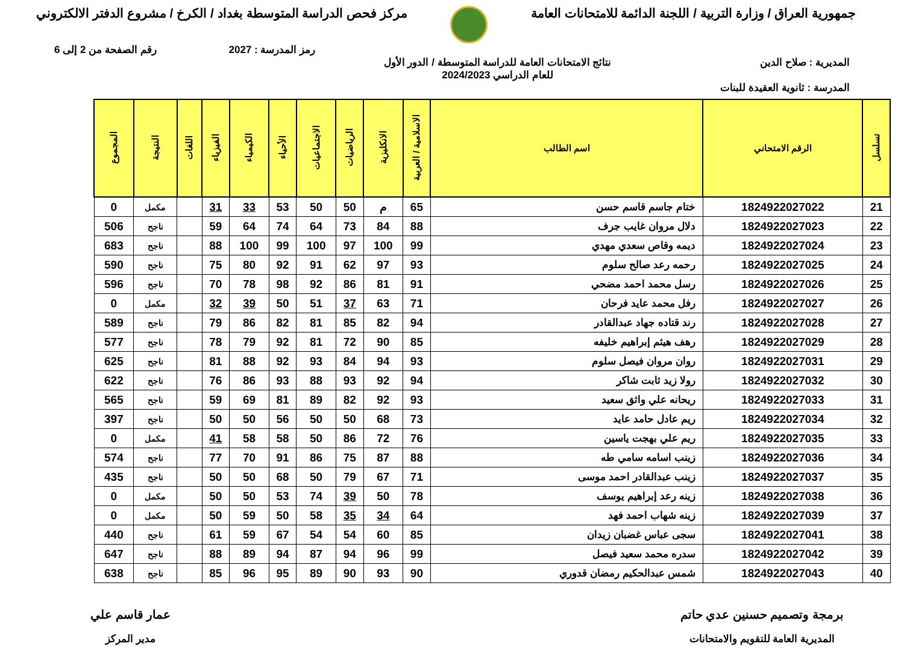جمهورية العراق / وزارة التربية / اللجنة الدائمة للامتحانات العامة
مركز فحص الدراسة المتوسطة بغداد / الكرخ / مشروع الدفتر الالكتروني
رمز المدرسة : 2027 رقم الصفحة من 2 إلى 6
المديرية : صلاح الدين نتائج الامتحانات العامة للدراسة المتوسطة / الدور الأول
للعام الدراسي 2024/2023
المدرسة : ثانوية العقيدة للبنات
| تسلسل | الرقم الامتحاني | اسم الطالب | الاسلامية / العربية | الانكليزية | الرياضيات | الاجتماعيات | الأحياء | الكيمياء | الفيزياء | اللغات | النتيجة | المجموع |
| --- | --- | --- | --- | --- | --- | --- | --- | --- | --- | --- | --- | --- |
| 21 | 1824922027022 | ختام جاسم قاسم حسن | 65 | م | 50 | 50 | 53 | 33 | 31 | | مكمل | 0 |
| 22 | 1824922027023 | دلال مروان غايب جرف | 88 | 84 | 73 | 64 | 74 | 64 | 59 | | ناجح | 506 |
| 23 | 1824922027024 | ديمه وقاص سعدي مهدي | 99 | 100 | 97 | 100 | 99 | 100 | 88 | | ناجح | 683 |
| 24 | 1824922027025 | رحمه رعد صالح سلوم | 93 | 97 | 62 | 91 | 92 | 80 | 75 | | ناجح | 590 |
| 25 | 1824922027026 | رسل محمد احمد مضحي | 91 | 81 | 86 | 92 | 98 | 78 | 70 | | ناجح | 596 |
| 26 | 1824922027027 | رفل محمد عايد فرحان | 71 | 63 | 37 | 51 | 50 | 39 | 32 | | مكمل | 0 |
| 27 | 1824922027028 | رند قتاده جهاد عبدالقادر | 94 | 82 | 85 | 81 | 82 | 86 | 79 | | ناجح | 589 |
| 28 | 1824922027029 | رهف هيثم إبراهيم خليفه | 85 | 90 | 72 | 81 | 92 | 79 | 78 | | ناجح | 577 |
| 29 | 1824922027031 | روان مروان فيصل سلوم | 93 | 94 | 84 | 93 | 92 | 88 | 81 | | ناجح | 625 |
| 30 | 1824922027032 | رولا زيد ثابت شاكر | 94 | 92 | 93 | 88 | 93 | 86 | 76 | | ناجح | 622 |
| 31 | 1824922027033 | ريحانه علي واثق سعيد | 93 | 92 | 82 | 89 | 81 | 69 | 59 | | ناجح | 565 |
| 32 | 1824922027034 | ريم عادل حامد عايد | 73 | 68 | 50 | 50 | 56 | 50 | 50 | | ناجح | 397 |
| 33 | 1824922027035 | ريم علي بهجت ياسين | 76 | 72 | 86 | 50 | 58 | 58 | 41 | | مكمل | 0 |
| 34 | 1824922027036 | زينب اسامه سامي طه | 88 | 87 | 75 | 86 | 91 | 70 | 77 | | ناجح | 574 |
| 35 | 1824922027037 | زينب عبدالقادر احمد موسى | 71 | 67 | 79 | 50 | 68 | 50 | 50 | | ناجح | 435 |
| 36 | 1824922027038 | زينه رعد إبراهيم يوسف | 78 | 50 | 39 | 74 | 53 | 50 | 50 | | مكمل | 0 |
| 37 | 1824922027039 | زينه شهاب احمد فهد | 64 | 34 | 35 | 58 | 50 | 59 | 50 | | مكمل | 0 |
| 38 | 1824922027041 | سجى عباس غضبان زيدان | 85 | 60 | 54 | 54 | 67 | 59 | 61 | | ناجح | 440 |
| 39 | 1824922027042 | سدره محمد سعيد فيصل | 99 | 96 | 94 | 87 | 94 | 89 | 88 | | ناجح | 647 |
| 40 | 1824922027043 | شمس عبدالحكيم رمضان قدوري | 90 | 93 | 90 | 89 | 95 | 96 | 85 | | ناجح | 638 |
برمجة وتصميم حسنين عدي حاتم
المديرية العامة للتقويم والامتحانات
عمار قاسم علي
مدير المركز